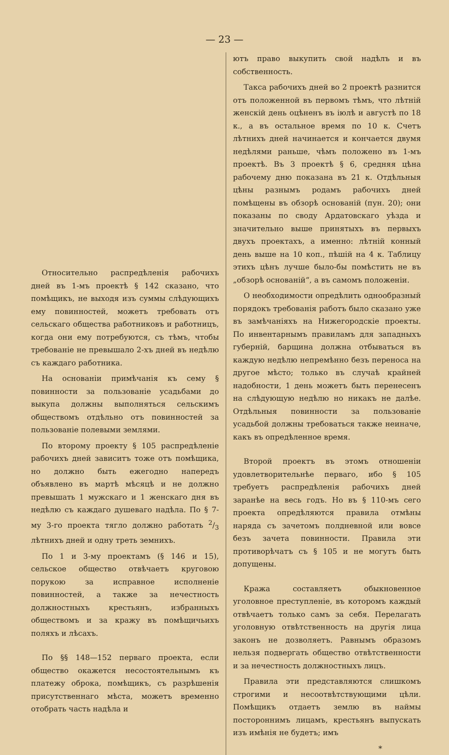— 23 —
Относительно распредѣленія рабочихъ дней въ 1-мъ проектѣ § 142 сказано, что помѣщикъ, не выходя изъ суммы слѣдующихъ ему повинностей, можетъ требовать отъ сельскаго общества работниковъ и работницъ, когда они ему потребуются, съ тѣмъ, чтобы требованіе не превышало 2-хъ дней въ недѣлю съ каждаго работника.
На основаніи примѣчанія къ сему § повинности за пользованіе усадьбами до выкупа должны выполняться сельскимъ обществомъ отдѣльно отъ повинностей за пользованіе полевыми землями.
По второму проекту § 105 распредѣленіе рабочихъ дней зависитъ тоже отъ помѣщика, но должно быть ежегодно напередъ объявлено въ мартѣ мѣсяцѣ и не должно превышать 1 мужскаго и 1 женскаго дня въ недѣлю съ каждаго душеваго надѣла. По § 7-му 3-го проекта тягло должно работать 2/3 лѣтнихъ дней и одну треть земнихъ.
По 1 и 3-му проектамъ (§ 146 и 15), сельское общество отвѣчаетъ круговою порукою за исправное исполненіе повинностей, а также за нечестность должностныхъ крестьянъ, избранныхъ обществомъ и за кражу въ помѣщичьихъ поляхъ и лѣсахъ.
По §§ 148—152 перваго проекта, если общество окажется несостоятельнымъ къ платежу оброка, помѣщикъ, съ разрѣшенія присутственнаго мѣста, можетъ временно отобрать часть надѣла и
ютъ право выкупить свой надѣлъ и въ собственность.
Такса рабочихъ дней во 2 проектѣ разнится отъ положенной въ первомъ тѣмъ, что лѣтній женскій день оцѣненъ въ іюлѣ и августѣ по 18 к., а въ остальное время по 10 к. Счетъ лѣтнихъ дней начинается и кончается двумя недѣлями раньше, чѣмъ положено въ 1-мъ проектѣ. Въ 3 проектѣ § 6, средняя цѣна рабочему дню показана въ 21 к. Отдѣльныя цѣны разнымъ родамъ рабочихъ дней помѣщены въ обзорѣ основаній (пун. 20); они показаны по своду Ардатовскаго уѣзда и значительно выше принятыхъ въ первыхъ двухъ проектахъ, а именно: лѣтній конный день выше на 10 коп., пѣшій на 4 к. Таблицу этихъ цѣнъ лучше было-бы помѣстить не въ „обзорѣ основаній“, а въ самомъ положеніи.
О необходимости опредѣлить однообразный порядокъ требованія работъ было сказано уже въ замѣчаніяхъ на Нижегородскіе проекты. По инвентарнымъ правиламъ для западныхъ губерній, барщина должна отбываться въ каждую недѣлю непремѣнно безъ переноса на другое мѣсто; только въ случаѣ крайней надобности, 1 день можетъ быть перенесенъ на слѣдующую недѣлю но никакъ не далѣе. Отдѣльныя повинности за пользованіе усадьбой должны требоваться также неиначе, какъ въ опредѣленное время.
Второй проектъ въ этомъ отношеніи удовлетворительнѣе перваго, ибо § 105 требуетъ распредѣленія рабочихъ дней заранѣе на весь годъ. Но въ § 110-мъ сего проекта опредѣляются правила отмѣны наряда съ зачетомъ полдневной или вовсе безъ зачета повинности. Правила эти противорѣчатъ съ § 105 и не могутъ быть допущены.
Кража составляетъ обыкновенное уголовное преступленіе, въ которомъ каждый отвѣчаетъ только самъ за себя. Перелагать уголовную отвѣтственность на другія лица законъ не дозволяетъ. Равнымъ образомъ нельзя подвергать общество отвѣтственности и за нечестность должностныхъ лицъ.
Правила эти представляются слишкомъ строгими и несоотвѣтствующими цѣли. Помѣщикъ отдаетъ землю въ наймы постороннимъ лицамъ, крестьянъ выпускать изъ имѣнія не будетъ; имъ
*